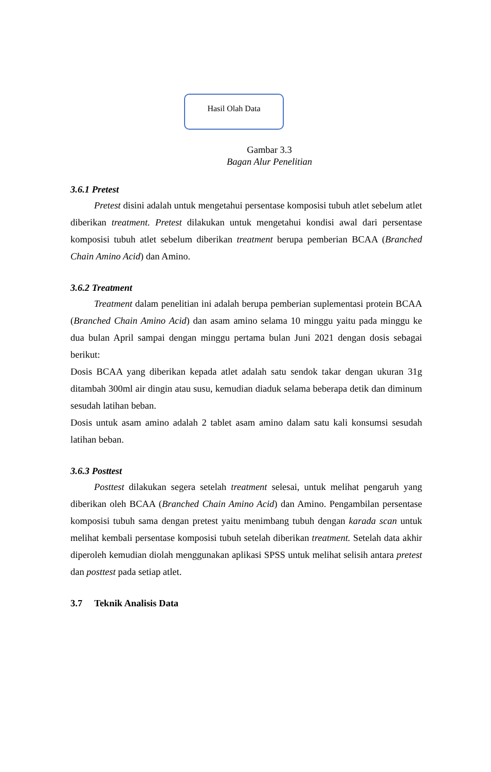Hasil Olah Data
Gambar 3.3
Bagan Alur Penelitian
3.6.1 Pretest
Pretest disini adalah untuk mengetahui persentase komposisi tubuh atlet sebelum atlet diberikan treatment. Pretest dilakukan untuk mengetahui kondisi awal dari persentase komposisi tubuh atlet sebelum diberikan treatment berupa pemberian BCAA (Branched Chain Amino Acid) dan Amino.
3.6.2 Treatment
Treatment dalam penelitian ini adalah berupa pemberian suplementasi protein BCAA (Branched Chain Amino Acid) dan asam amino selama 10 minggu yaitu pada minggu ke dua bulan April sampai dengan minggu pertama bulan Juni 2021 dengan dosis sebagai berikut:
Dosis BCAA yang diberikan kepada atlet adalah satu sendok takar dengan ukuran 31g ditambah 300ml air dingin atau susu, kemudian diaduk selama beberapa detik dan diminum sesudah latihan beban.
Dosis untuk asam amino adalah 2 tablet asam amino dalam satu kali konsumsi sesudah latihan beban.
3.6.3 Posttest
Posttest dilakukan segera setelah treatment selesai, untuk melihat pengaruh yang diberikan oleh BCAA (Branched Chain Amino Acid) dan Amino. Pengambilan persentase komposisi tubuh sama dengan pretest yaitu menimbang tubuh dengan karada scan untuk melihat kembali persentase komposisi tubuh setelah diberikan treatment. Setelah data akhir diperoleh kemudian diolah menggunakan aplikasi SPSS untuk melihat selisih antara pretest dan posttest pada setiap atlet.
3.7 Teknik Analisis Data